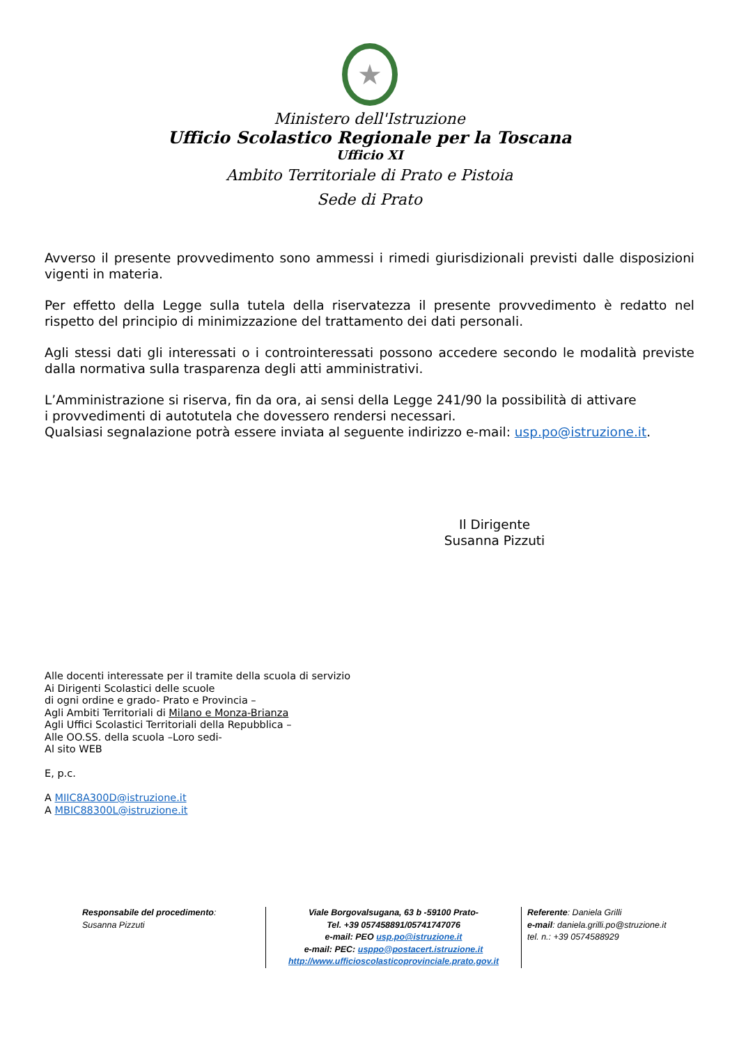★
Ministero dell'Istruzione
Ufficio Scolastico Regionale per la Toscana
Ufficio XI
Ambito Territoriale di Prato e Pistoia
Sede di Prato
Avverso il presente provvedimento sono ammessi i rimedi giurisdizionali previsti dalle disposizioni vigenti in materia.
Per effetto della Legge sulla tutela della riservatezza il presente provvedimento è redatto nel rispetto del principio di minimizzazione del trattamento dei dati personali.
Agli stessi dati gli interessati o i controinteressati possono accedere secondo le modalità previste dalla normativa sulla trasparenza degli atti amministrativi.
L’Amministrazione si riserva, fin da ora, ai sensi della Legge 241/90 la possibilità di attivare
i provvedimenti di autotutela che dovessero rendersi necessari.
Qualsiasi segnalazione potrà essere inviata al seguente indirizzo e-mail: usp.po@istruzione.it.
Il Dirigente
Susanna Pizzuti
Alle docenti interessate per il tramite della scuola di servizio
Ai Dirigenti Scolastici delle scuole
di ogni ordine e grado- Prato e Provincia –
Agli Ambiti Territoriali di Milano e Monza-Brianza
Agli Uffici Scolastici Territoriali della Repubblica –
Alle OO.SS. della scuola –Loro sedi-
Al sito WEB
E, p.c.
A MIIC8A300D@istruzione.it
A MBIC88300L@istruzione.it
Responsabile del procedimento:
Susanna Pizzuti
Viale Borgovalsugana, 63 b -59100 Prato-
Tel. +39 057458891/05741747076
e-mail: PEO usp.po@istruzione.it
e-mail: PEC: usppo@postacert.istruzione.it
http://www.ufficioscolasticoprovinciale.prato.gov.it
Referente: Daniela Grilli
e-mail: daniela.grilli.po@struzione.it
tel. n.: +39 0574588929